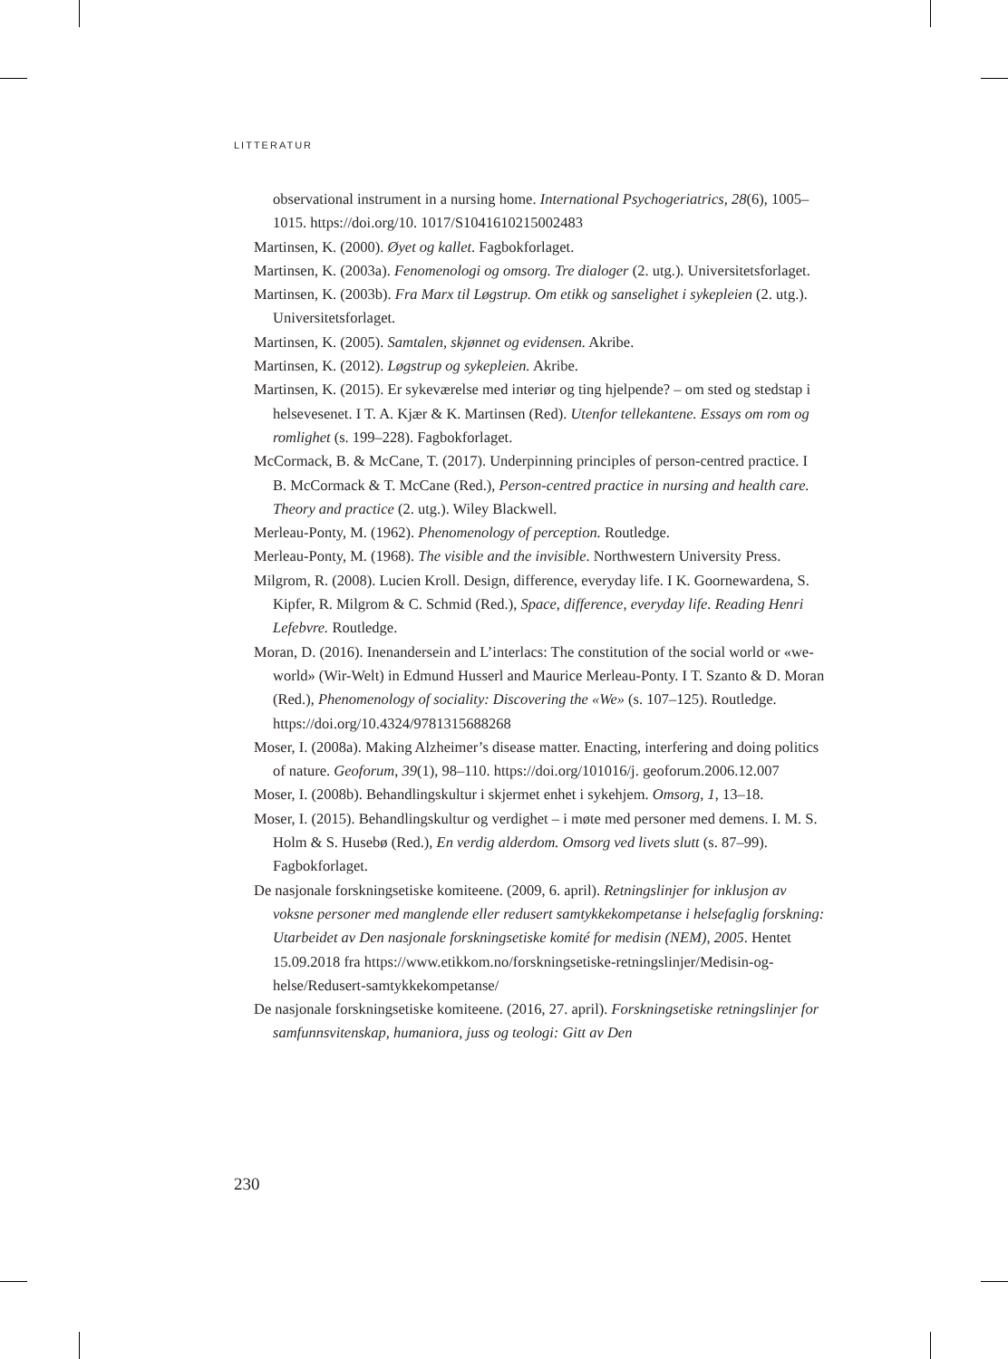LITTERATUR
observational instrument in a nursing home. International Psychogeriatrics, 28(6), 1005–1015. https://doi.org/10. 1017/S1041610215002483
Martinsen, K. (2000). Øyet og kallet. Fagbokforlaget.
Martinsen, K. (2003a). Fenomenologi og omsorg. Tre dialoger (2. utg.). Universitetsforlaget.
Martinsen, K. (2003b). Fra Marx til Løgstrup. Om etikk og sanselighet i sykepleien (2. utg.). Universitetsforlaget.
Martinsen, K. (2005). Samtalen, skjønnet og evidensen. Akribe.
Martinsen, K. (2012). Løgstrup og sykepleien. Akribe.
Martinsen, K. (2015). Er sykeværelse med interiør og ting hjelpende? – om sted og stedstap i helsevesenet. I T. A. Kjær & K. Martinsen (Red). Utenfor tellekantene. Essays om rom og romlighet (s. 199–228). Fagbokforlaget.
McCormack, B. & McCane, T. (2017). Underpinning principles of person-centred practice. I B. McCormack & T. McCane (Red.), Person-centred practice in nursing and health care. Theory and practice (2. utg.). Wiley Blackwell.
Merleau-Ponty, M. (1962). Phenomenology of perception. Routledge.
Merleau-Ponty, M. (1968). The visible and the invisible. Northwestern University Press.
Milgrom, R. (2008). Lucien Kroll. Design, difference, everyday life. I K. Goornewardena, S. Kipfer, R. Milgrom & C. Schmid (Red.), Space, difference, everyday life. Reading Henri Lefebvre. Routledge.
Moran, D. (2016). Inenandersein and L’interlacs: The constitution of the social world or «we-world» (Wir-Welt) in Edmund Husserl and Maurice Merleau-Ponty. I T. Szanto & D. Moran (Red.), Phenomenology of sociality: Discovering the «We» (s. 107–125). Routledge. https://doi.org/10.4324/9781315688268
Moser, I. (2008a). Making Alzheimer’s disease matter. Enacting, interfering and doing politics of nature. Geoforum, 39(1), 98–110. https://doi.org/101016/j. geoforum.2006.12.007
Moser, I. (2008b). Behandlingskultur i skjermet enhet i sykehjem. Omsorg, 1, 13–18.
Moser, I. (2015). Behandlingskultur og verdighet – i møte med personer med demens. I. M. S. Holm & S. Husebø (Red.), En verdig alderdom. Omsorg ved livets slutt (s. 87–99). Fagbokforlaget.
De nasjonale forskningsetiske komiteene. (2009, 6. april). Retningslinjer for inklusjon av voksne personer med manglende eller redusert samtykkekompetanse i helsefaglig forskning: Utarbeidet av Den nasjonale forskningsetiske komité for medisin (NEM), 2005. Hentet 15.09.2018 fra https://www.etikkom.no/forskningsetiske-retningslinjer/Medisin-og-helse/Redusert-samtykkekompetanse/
De nasjonale forskningsetiske komiteene. (2016, 27. april). Forskningsetiske retningslinjer for samfunnsvitenskap, humaniora, juss og teologi: Gitt av Den
230